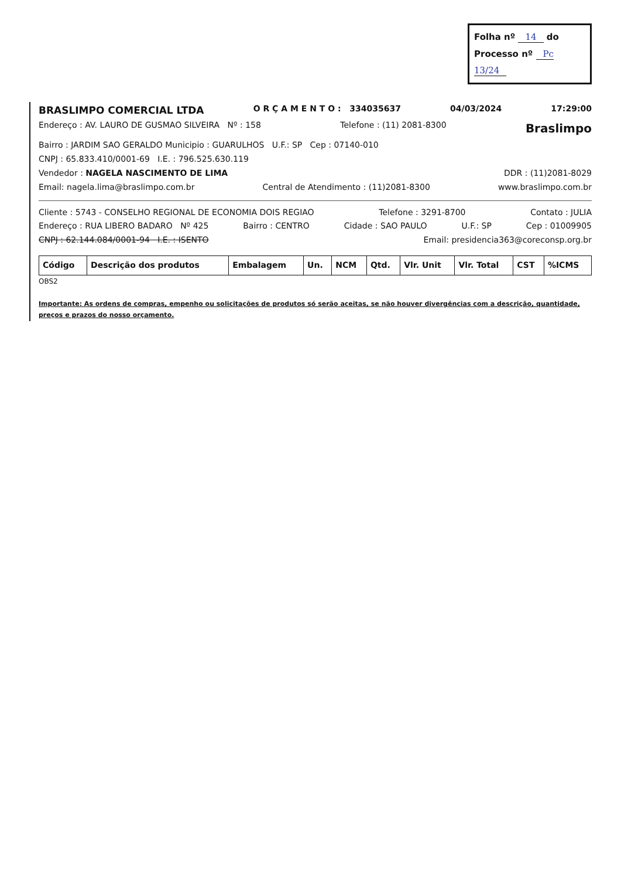Folha nº 14 do
Processo nº Pc 13/24
BRASLIMPO COMERCIAL LTDA
O R Ç A M E N T O : 334035637 04/03/2024 17:29:00
Endereço : AV. LAURO DE GUSMAO SILVEIRA Nº : 158 Telefone : (11) 2081-8300 Braslimpo
Bairro : JARDIM SAO GERALDO Municipio : GUARULHOS U.F.: SP Cep : 07140-010
CNPJ : 65.833.410/0001-69 I.E. : 796.525.630.119
Vendedor : NAGELA NASCIMENTO DE LIMA DDR : (11)2081-8029
Email: nagela.lima@braslimpo.com.br Central de Atendimento : (11)2081-8300 www.braslimpo.com.br
Cliente : 5743 - CONSELHO REGIONAL DE ECONOMIA DOIS REGIAO Telefone : 3291-8700 Contato : JULIA
Endereço : RUA LIBERO BADARO Nº 425 Bairro : CENTRO Cidade : SAO PAULO U.F.: SP Cep : 01009905
CNPJ : 62.144.084/0001-94 I.E. : ISENTO Email: presidencia363@coreconsp.org.br
| Código | Descrição dos produtos | Embalagem | Un. | NCM | Qtd. | Vlr. Unit | Vlr. Total | CST | %ICMS |
| --- | --- | --- | --- | --- | --- | --- | --- | --- | --- |
OBS2
Importante: As ordens de compras, empenho ou solicitações de produtos só serão aceitas, se não houver divergências com a descrição, quantidade, preços e prazos do nosso orçamento.